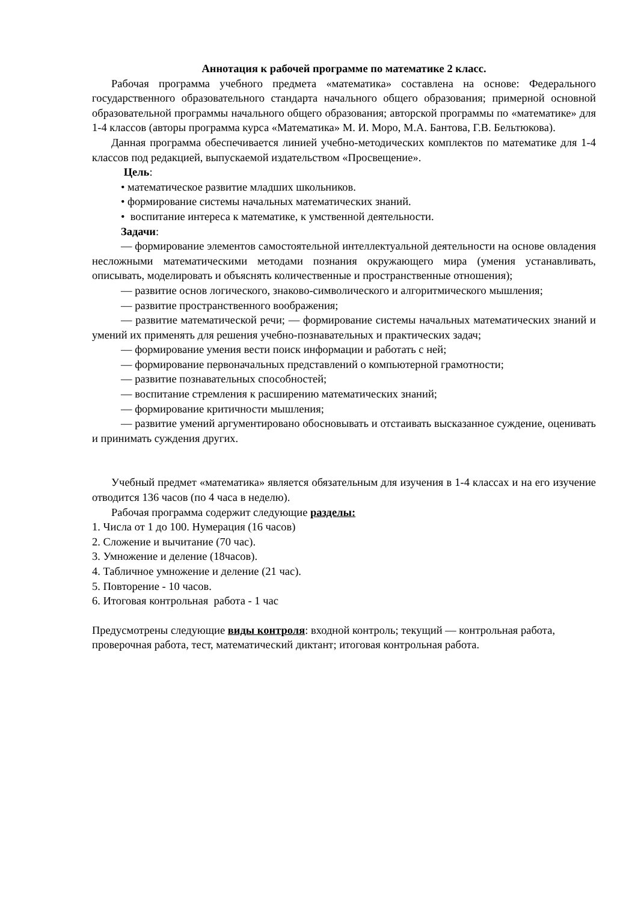Аннотация к рабочей программе по математике 2 класс.
Рабочая программа учебного предмета «математика» составлена на основе: Федерального государственного образовательного стандарта начального общего образования; примерной основной образовательной программы начального общего образования; авторской программы по «математике» для 1-4 классов (авторы программа курса «Математика» М. И. Моро, М.А. Бантова, Г.В. Бельтюкова).
Данная программа обеспечивается линией учебно-методических комплектов по математике для 1-4 классов под редакцией, выпускаемой издательством «Просвещение».
Цель:
• математическое развитие младших школьников.
• формирование системы начальных математических знаний.
• воспитание интереса к математике, к умственной деятельности.
Задачи:
— формирование элементов самостоятельной интеллектуальной деятельности на основе овладения несложными математическими методами познания окружающего мира (умения устанавливать, описывать, моделировать и объяснять количественные и пространственные отношения);
— развитие основ логического, знаково-символического и алгоритмического мышления;
— развитие пространственного воображения;
— развитие математической речи; — формирование системы начальных математических знаний и умений их применять для решения учебно-познавательных и практических задач;
— формирование умения вести поиск информации и работать с ней;
— формирование первоначальных представлений о компьютерной грамотности;
— развитие познавательных способностей;
— воспитание стремления к расширению математических знаний;
— формирование критичности мышления;
— развитие умений аргументировано обосновывать и отстаивать высказанное суждение, оценивать и принимать суждения других.
Учебный предмет «математика» является обязательным для изучения в 1-4 классах и на его изучение отводится 136 часов (по 4 часа в неделю).
Рабочая программа содержит следующие разделы:
1. Числа от 1 до 100. Нумерация (16 часов)
2. Сложение и вычитание (70 час).
3. Умножение и деление (18часов).
4. Табличное умножение и деление (21 час).
5. Повторение - 10 часов.
6. Итоговая контрольная работа - 1 час
Предусмотрены следующие виды контроля: входной контроль; текущий — контрольная работа, проверочная работа, тест, математический диктант; итоговая контрольная работа.